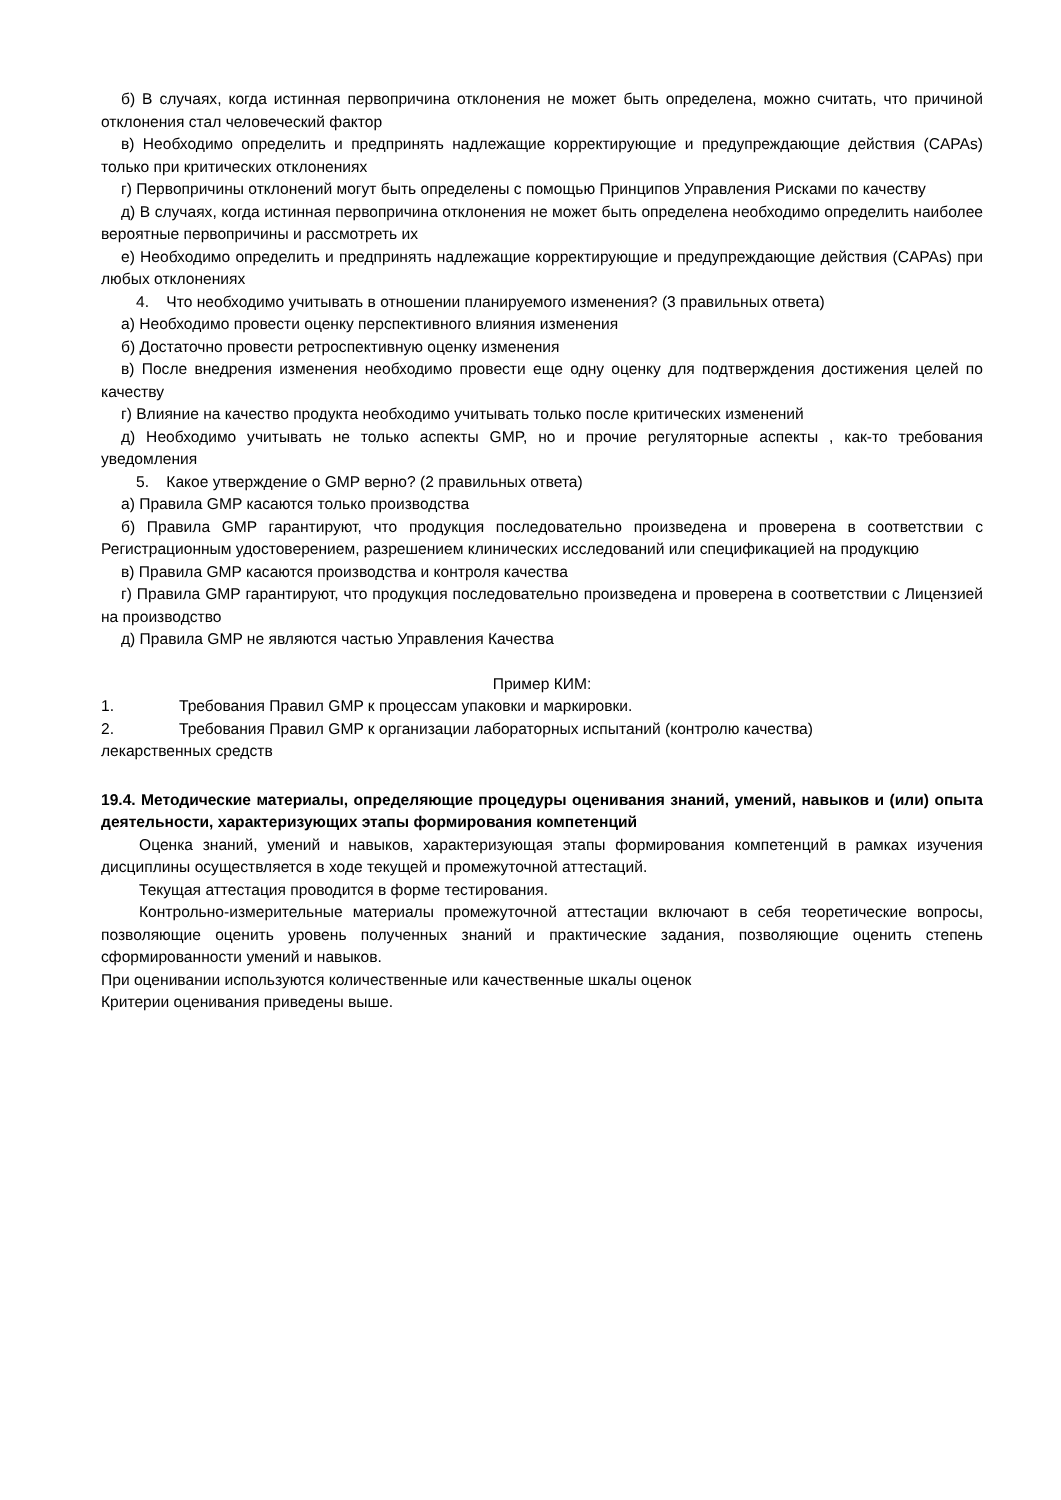б) В случаях, когда истинная первопричина отклонения не может быть определена, можно считать, что причиной отклонения стал человеческий фактор
в) Необходимо определить и предпринять надлежащие корректирующие и предупреждающие действия (CAPAs) только при критических отклонениях
г) Первопричины отклонений могут быть определены с помощью Принципов Управления Рисками по качеству
д) В случаях, когда истинная первопричина отклонения не может быть определена необходимо определить наиболее вероятные первопричины и рассмотреть их
е) Необходимо определить и предпринять надлежащие корректирующие и предупреждающие действия (CAPAs) при любых отклонениях
4. Что необходимо учитывать в отношении планируемого изменения? (3 правильных ответа)
а) Необходимо провести оценку перспективного влияния изменения
б) Достаточно провести ретроспективную оценку изменения
в) После внедрения изменения необходимо провести еще одну оценку для подтверждения достижения целей по качеству
г) Влияние на качество продукта необходимо учитывать только после критических изменений
д) Необходимо учитывать не только аспекты GMP, но и прочие регуляторные аспекты , как-то требования уведомления
5. Какое утверждение о GMP верно? (2 правильных ответа)
а) Правила GMP касаются только производства
б) Правила GMP гарантируют, что продукция последовательно произведена и проверена в соответствии с Регистрационным удостоверением, разрешением клинических исследований или спецификацией на продукцию
в) Правила GMP касаются производства и контроля качества
г) Правила GMP гарантируют, что продукция последовательно произведена и проверена в соответствии с Лицензией на производство
д) Правила GMP не являются частью Управления Качества
Пример КИМ:
1. Требования Правил GMP к процессам упаковки и маркировки.
2. Требования Правил GMP к организации лабораторных испытаний (контролю качества)
лекарственных средств
19.4. Методические материалы, определяющие процедуры оценивания знаний, умений, навыков и (или) опыта деятельности, характеризующих этапы формирования компетенций
Оценка знаний, умений и навыков, характеризующая этапы формирования компетенций в рамках изучения дисциплины осуществляется в ходе текущей и промежуточной аттестаций.
Текущая аттестация проводится в форме тестирования.
Контрольно-измерительные материалы промежуточной аттестации включают в себя теоретические вопросы, позволяющие оценить уровень полученных знаний и практические задания, позволяющие оценить степень сформированности умений и навыков.
При оценивании используются количественные или качественные шкалы оценок
Критерии оценивания приведены выше.